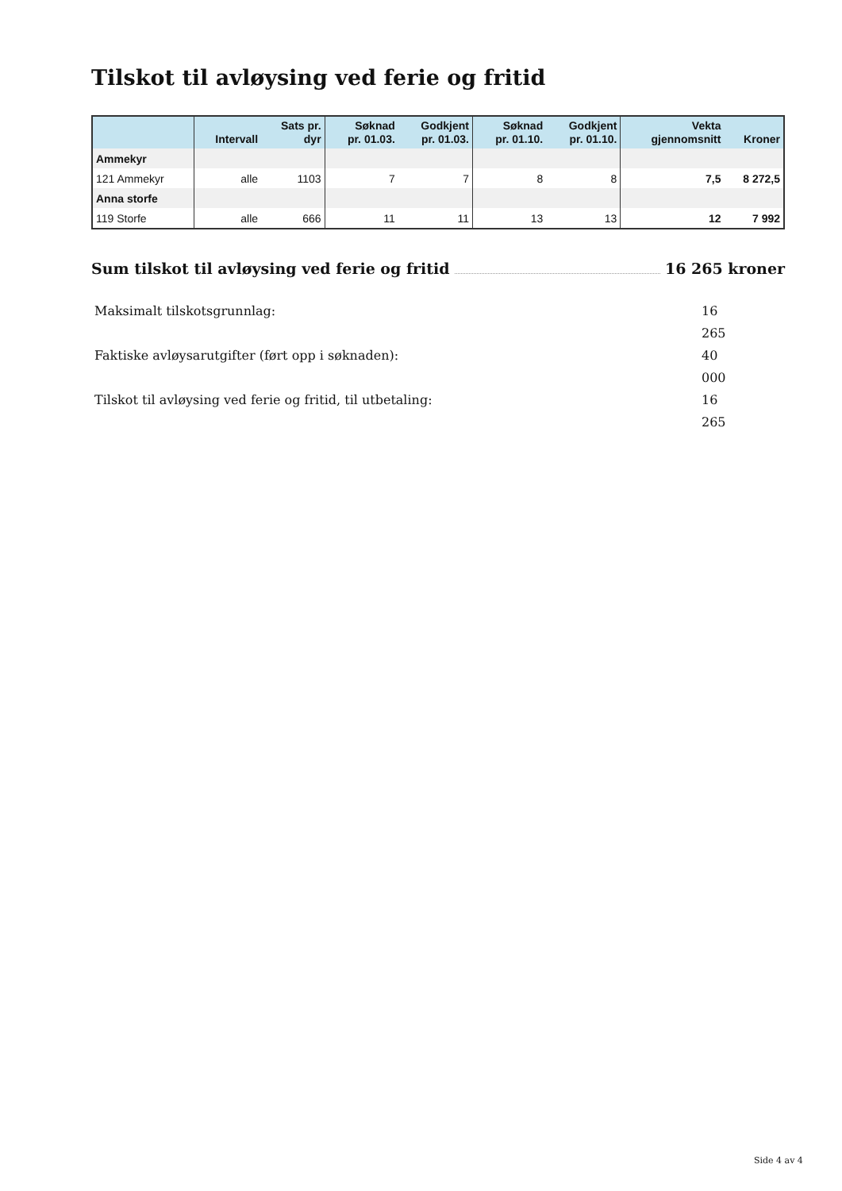Tilskot til avløysing ved ferie og fritid
| | Intervall | Sats pr. dyr | Søknad pr. 01.03. | Godkjent pr. 01.03. | Søknad pr. 01.10. | Godkjent pr. 01.10. | Vekta gjennomsnitt | Kroner |
| --- | --- | --- | --- | --- | --- | --- | --- | --- |
| Ammekyr | | | | | | | | |
| 121 Ammekyr | alle | 1103 | 7 | 7 | 8 | 8 | 7,5 | 8 272,5 |
| Anna storfe | | | | | | | | |
| 119 Storfe | alle | 666 | 11 | 11 | 13 | 13 | 12 | 7 992 |
Sum tilskot til avløysing ved ferie og fritid 16 265 kroner
Maksimalt tilskotsgrunnlag: 16 265
Faktiske avløysarutgifter (ført opp i søknaden): 40 000
Tilskot til avløysing ved ferie og fritid, til utbetaling: 16 265
Side 4 av 4